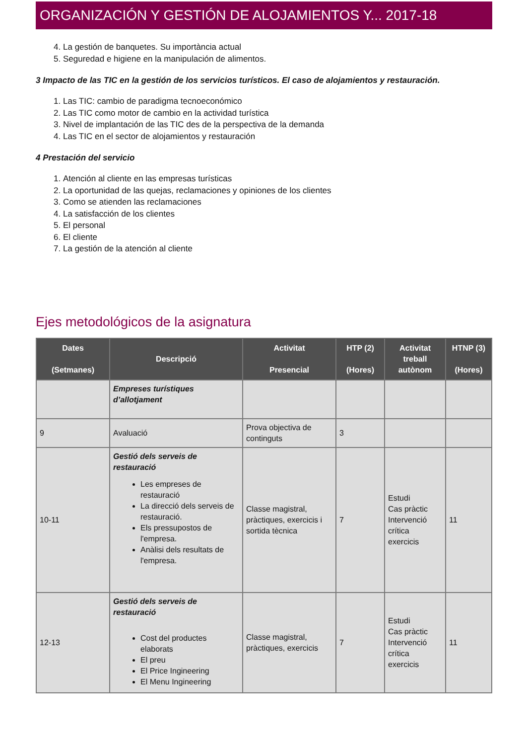ORGANIZACIÓN Y GESTIÓN DE ALOJAMIENTOS Y... 2017-18
4. La gestión de banquetes. Su importància actual
5. Seguredad e higiene en la manipulación de alimentos.
3 Impacto de las TIC en la gestión de los servicios turísticos. El caso de alojamientos y restauración.
1. Las TIC: cambio de paradigma tecnoeconómico
2. Las TIC como motor de cambio en la actividad turística
3. Nivel de implantación de las TIC des de la perspectiva de la demanda
4. Las TIC en el sector de alojamientos y restauración
4 Prestación del servicio
1. Atención al cliente en las empresas turísticas
2. La oportunidad de las quejas, reclamaciones y opiniones de los clientes
3. Como se atienden las reclamaciones
4. La satisfacción de los clientes
5. El personal
6. El cliente
7. La gestión de la atención al cliente
Ejes metodológicos de la asignatura
| Dates (Setmanes) | Descripció | Activitat Presencial | HTP (2) (Hores) | Activitat treball autònom | HTNP (3) (Hores) |
| --- | --- | --- | --- | --- | --- |
| | Empreses turístiques d’allotjament | | | | |
| 9 | Avaluació | Prova objectiva de continguts | 3 | | |
| 10-11 | Gestió dels serveis de restauració Les empreses de restauració La direcció dels serveis de restauració. Els pressupostos de l'empresa. Anàlisi dels resultats de l'empresa. | Classe magistral, pràctiques, exercicis i sortida tècnica | 7 | Estudi Cas pràctic Intervenció crítica exercicis | 11 |
| 12-13 | Gestió dels serveis de restauració Cost del productes elaborats El preu El Price Ingineering El Menu Ingineering | Classe magistral, pràctiques, exercicis | 7 | Estudi Cas pràctic Intervenció crítica exercicis | 11 |